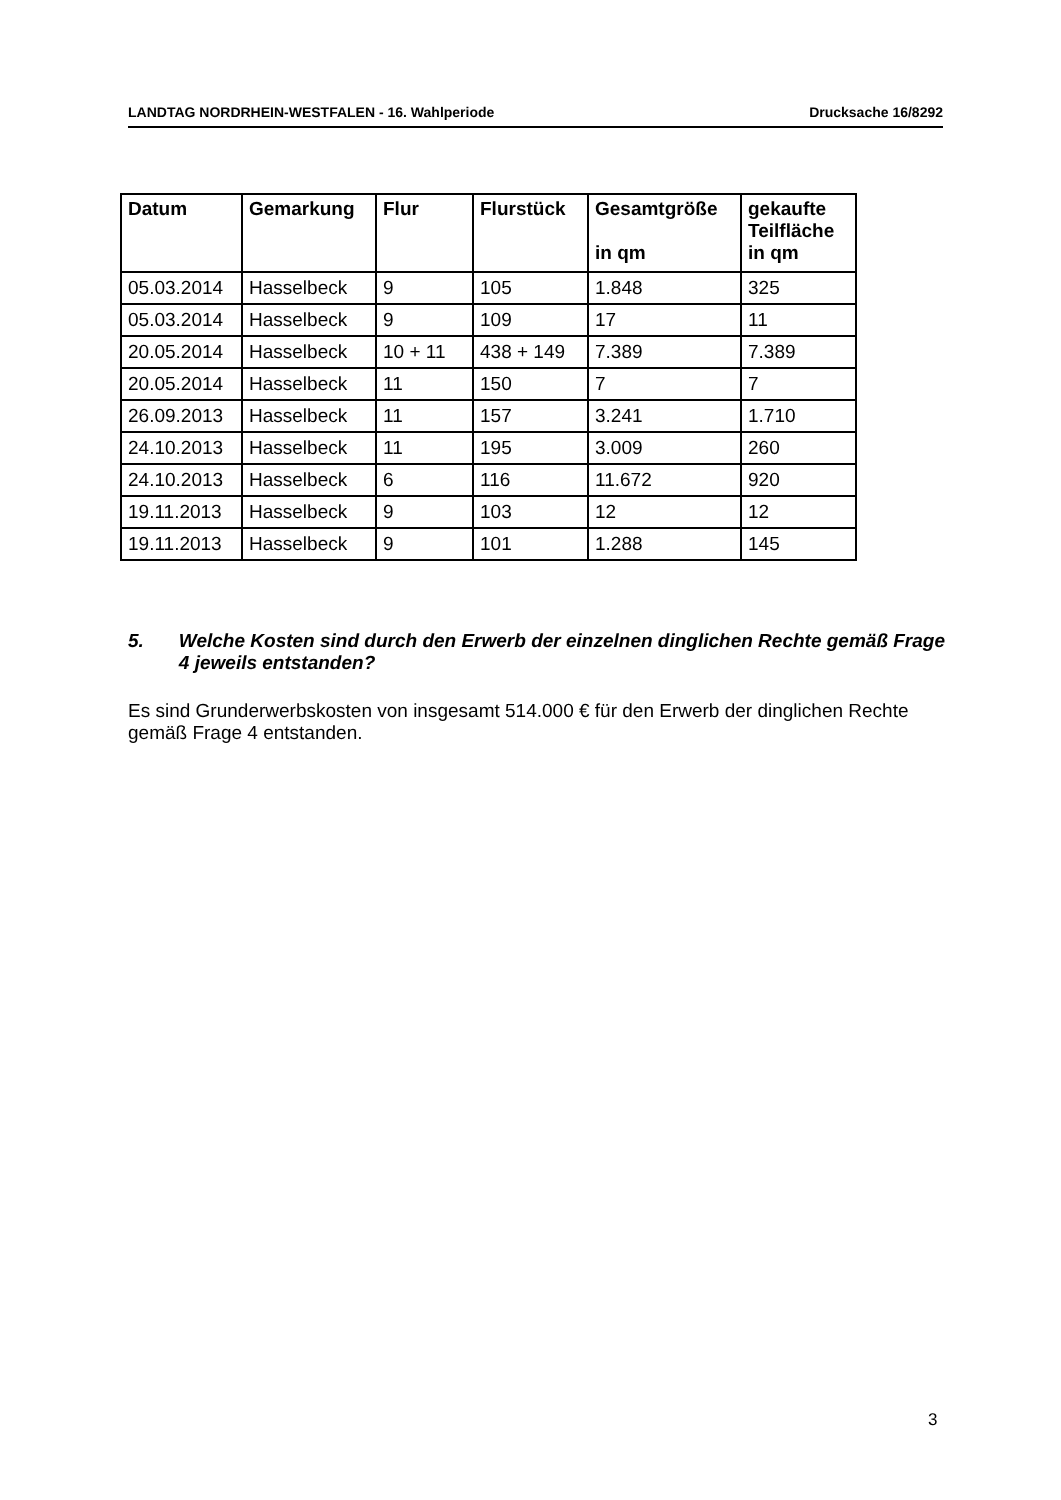LANDTAG NORDRHEIN-WESTFALEN - 16. Wahlperiode Drucksache 16/8292
| Datum | Gemarkung | Flur | Flurstück | Gesamtgröße in qm | gekaufte Teilfläche in qm |
| --- | --- | --- | --- | --- | --- |
| 05.03.2014 | Hasselbeck | 9 | 105 | 1.848 | 325 |
| 05.03.2014 | Hasselbeck | 9 | 109 | 17 | 11 |
| 20.05.2014 | Hasselbeck | 10 + 11 | 438 + 149 | 7.389 | 7.389 |
| 20.05.2014 | Hasselbeck | 11 | 150 | 7 | 7 |
| 26.09.2013 | Hasselbeck | 11 | 157 | 3.241 | 1.710 |
| 24.10.2013 | Hasselbeck | 11 | 195 | 3.009 | 260 |
| 24.10.2013 | Hasselbeck | 6 | 116 | 11.672 | 920 |
| 19.11.2013 | Hasselbeck | 9 | 103 | 12 | 12 |
| 19.11.2013 | Hasselbeck | 9 | 101 | 1.288 | 145 |
5. Welche Kosten sind durch den Erwerb der einzelnen dinglichen Rechte gemäß Frage 4 jeweils entstanden?
Es sind Grunderwerbskosten von insgesamt 514.000 € für den Erwerb der dinglichen Rechte gemäß Frage 4 entstanden.
3